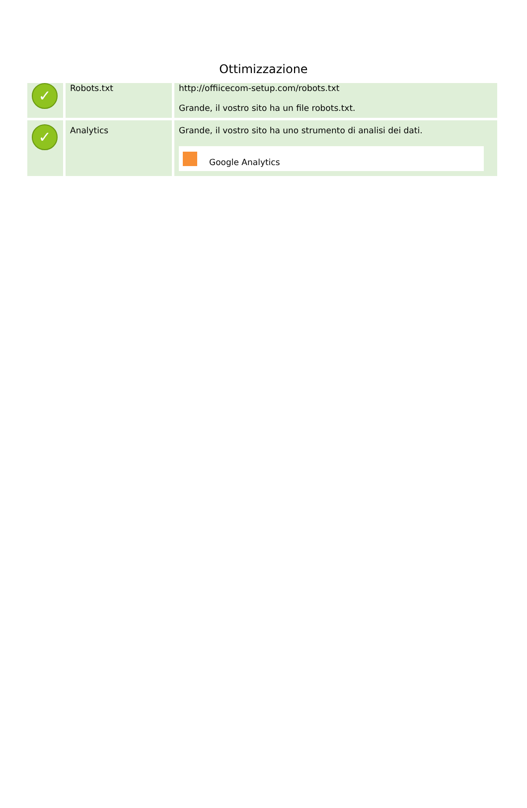Ottimizzazione
| ✓ | Robots.txt | http://offiicecom-setup.com/robots.txt Grande, il vostro sito ha un file robots.txt. |
| ✓ | Analytics | Grande, il vostro sito ha uno strumento di analisi dei dati. Google Analytics |